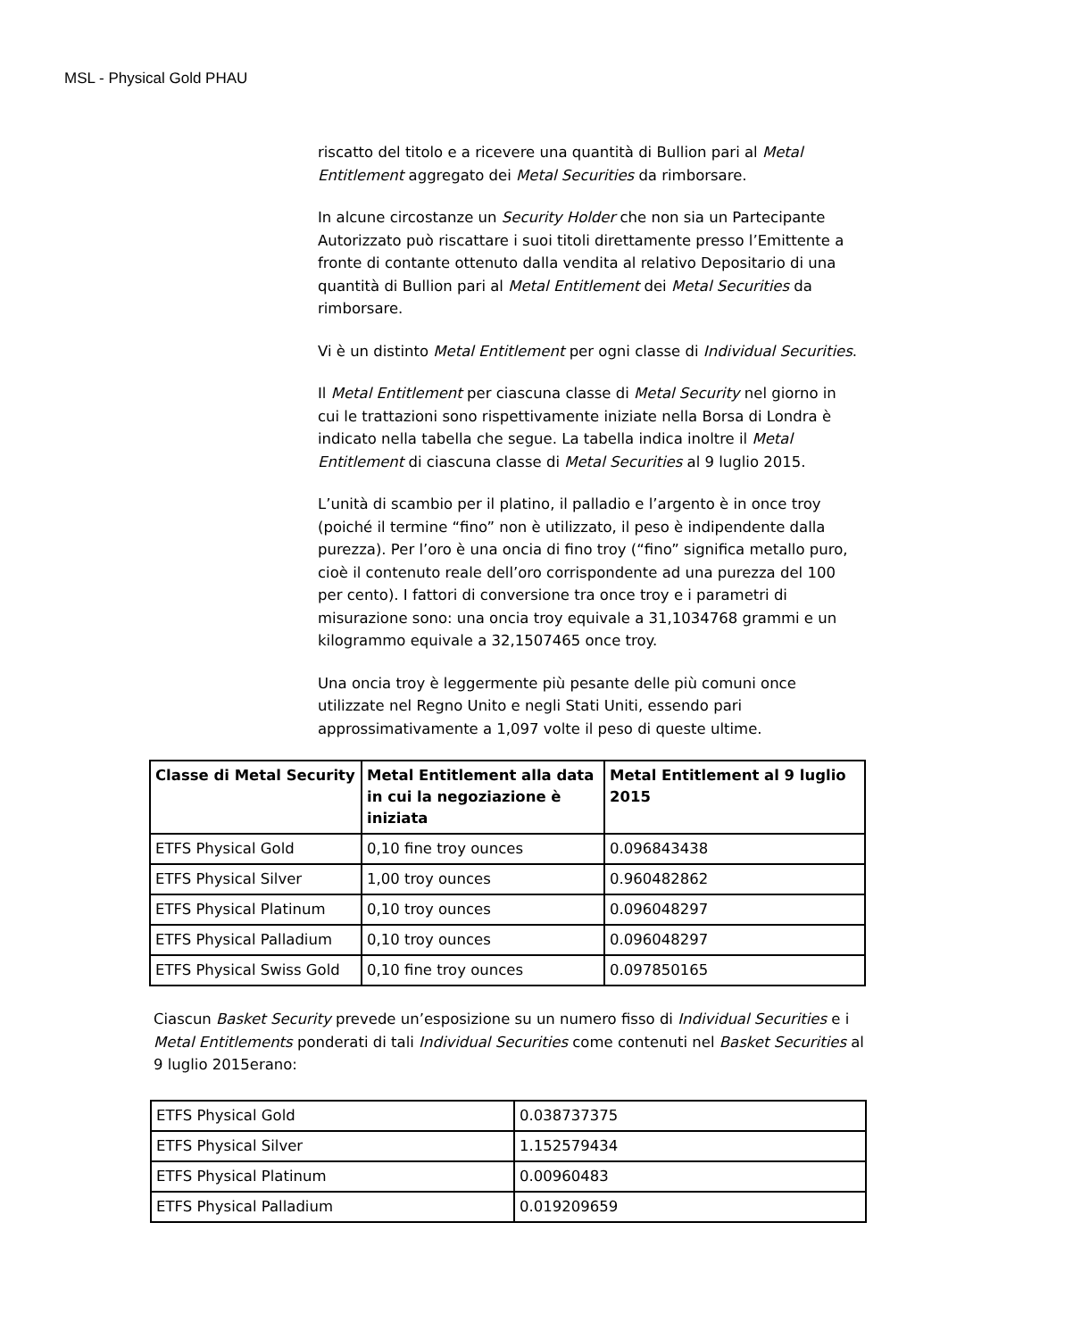MSL - Physical Gold PHAU
riscatto del titolo e a ricevere una quantità di Bullion pari al Metal Entitlement aggregato dei Metal Securities da rimborsare.
In alcune circostanze un Security Holder che non sia un Partecipante Autorizzato può riscattare i suoi titoli direttamente presso l’Emittente a fronte di contante ottenuto dalla vendita al relativo Depositario di una quantità di Bullion pari al Metal Entitlement dei Metal Securities da rimborsare.
Vi è un distinto Metal Entitlement per ogni classe di Individual Securities.
Il Metal Entitlement per ciascuna classe di Metal Security nel giorno in cui le trattazioni sono rispettivamente iniziate nella Borsa di Londra è indicato nella tabella che segue. La tabella indica inoltre il Metal Entitlement di ciascuna classe di Metal Securities al 9 luglio 2015.
L’unità di scambio per il platino, il palladio e l’argento è in once troy (poiché il termine “fino” non è utilizzato, il peso è indipendente dalla purezza). Per l’oro è una oncia di fino troy (“fino” significa metallo puro, cioè il contenuto reale dell’oro corrispondente ad una purezza del 100 per cento). I fattori di conversione tra once troy e i parametri di misurazione sono: una oncia troy equivale a 31,1034768 grammi e un kilogrammo equivale a 32,1507465 once troy.
Una oncia troy è leggermente più pesante delle più comuni once utilizzate nel Regno Unito e negli Stati Uniti, essendo pari approssimativamente a 1,097 volte il peso di queste ultime.
| Classe di Metal Security | Metal Entitlement alla data in cui la negoziazione è iniziata | Metal Entitlement al 9 luglio 2015 |
| --- | --- | --- |
| ETFS Physical Gold | 0,10 fine troy ounces | 0.096843438 |
| ETFS Physical Silver | 1,00 troy ounces | 0.960482862 |
| ETFS Physical Platinum | 0,10 troy ounces | 0.096048297 |
| ETFS Physical Palladium | 0,10 troy ounces | 0.096048297 |
| ETFS Physical Swiss Gold | 0,10 fine troy ounces | 0.097850165 |
Ciascun Basket Security prevede un’esposizione su un numero fisso di Individual Securities e i Metal Entitlements ponderati di tali Individual Securities come contenuti nel Basket Securities al 9 luglio 2015erano:
| ETFS Physical Gold | 0.038737375 |
| ETFS Physical Silver | 1.152579434 |
| ETFS Physical Platinum | 0.00960483 |
| ETFS Physical Palladium | 0.019209659 |